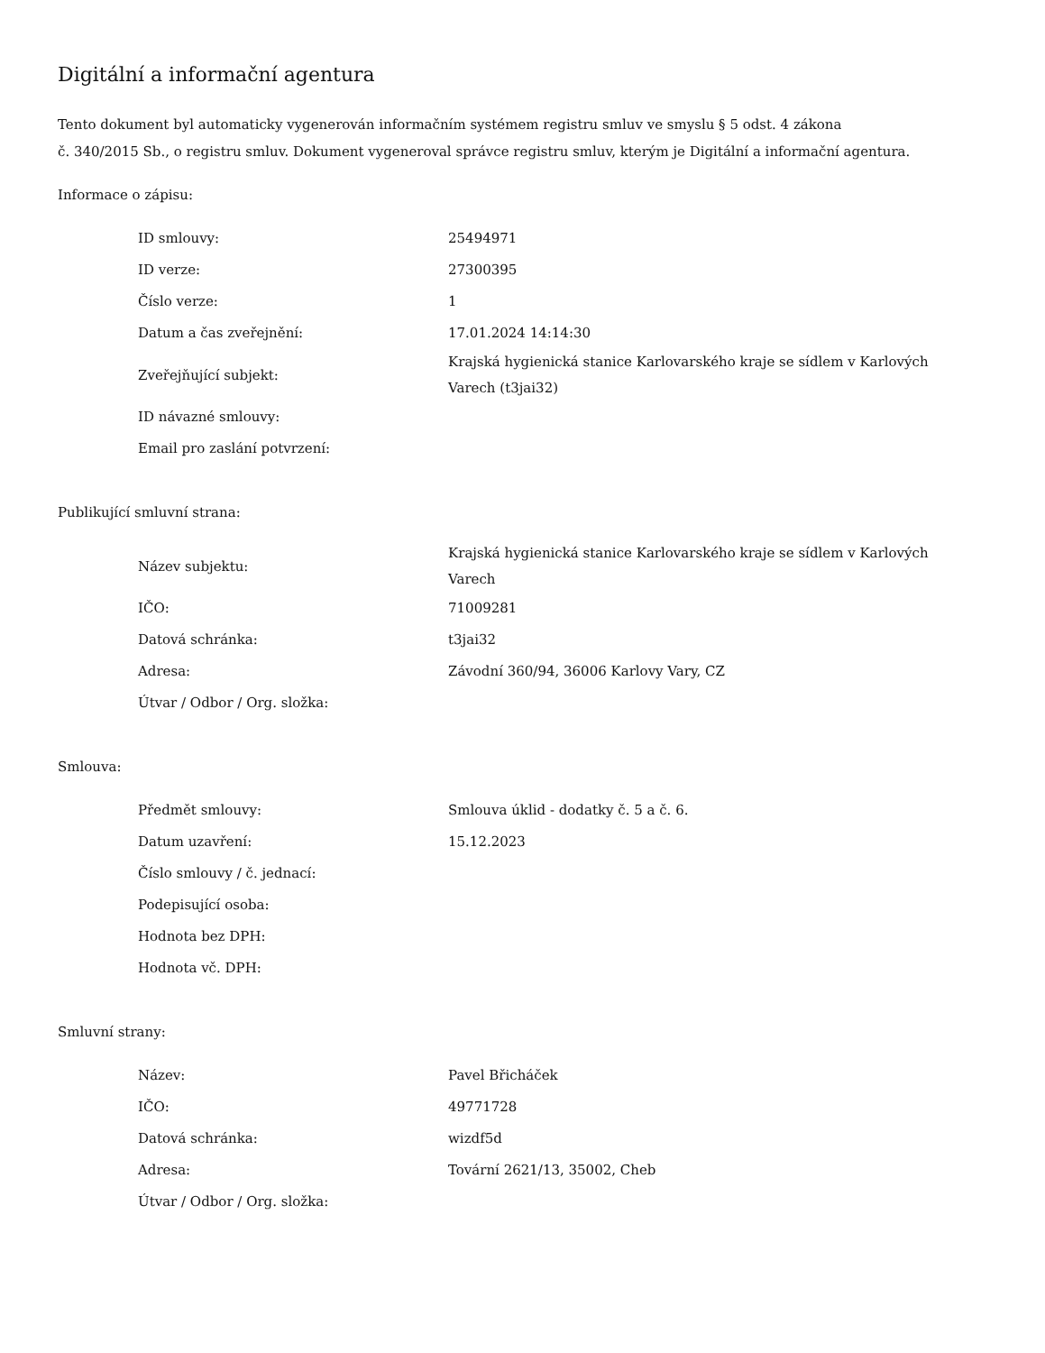Digitální a informační agentura
Tento dokument byl automaticky vygenerován informačním systémem registru smluv ve smyslu § 5 odst. 4 zákona
č. 340/2015 Sb., o registru smluv. Dokument vygeneroval správce registru smluv, kterým je Digitální a informační agentura.
Informace o zápisu:
| ID smlouvy: | 25494971 |
| ID verze: | 27300395 |
| Číslo verze: | 1 |
| Datum a čas zveřejnění: | 17.01.2024 14:14:30 |
| Zveřejňující subjekt: | Krajská hygienická stanice Karlovarského kraje se sídlem v Karlových Varech (t3jai32) |
| ID návazné smlouvy: | |
| Email pro zaslání potvrzení: | |
Publikující smluvní strana:
| Název subjektu: | Krajská hygienická stanice Karlovarského kraje se sídlem v Karlových Varech |
| IČO: | 71009281 |
| Datová schránka: | t3jai32 |
| Adresa: | Závodní 360/94, 36006 Karlovy Vary, CZ |
| Útvar / Odbor / Org. složka: | |
Smlouva:
| Předmět smlouvy: | Smlouva úklid - dodatky č. 5 a č. 6. |
| Datum uzavření: | 15.12.2023 |
| Číslo smlouvy / č. jednací: | |
| Podepisující osoba: | |
| Hodnota bez DPH: | |
| Hodnota vč. DPH: | |
Smluvní strany:
| Název: | Pavel Břicháček |
| IČO: | 49771728 |
| Datová schránka: | wizdf5d |
| Adresa: | Tovární 2621/13, 35002, Cheb |
| Útvar / Odbor / Org. složka: | |